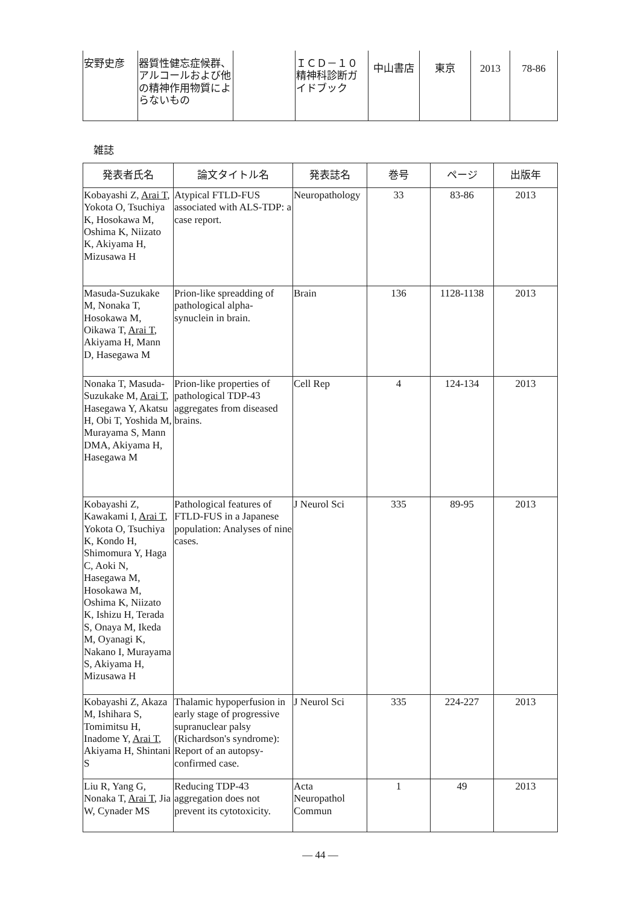| 安野史彦 | 器質性健忘症候群、アルコールおよび他の精神作用物質によらないもの | | ＩＣＤ－１０ 精神科診断ガイドブック | 中山書店 | 東京 | 2013 | 78-86 |
雑誌
| 発表者氏名 | 論文タイトル名 | 発表誌名 | 巻号 | ページ | 出版年 |
| --- | --- | --- | --- | --- | --- |
| Kobayashi Z, Arai T , Yokota O, Tsuchiya K, Hosokawa M, Oshima K, Niizato K, Akiyama H, Mizusawa H | Atypical FTLD-FUS associated with ALS-TDP: a case report. | Neuropathology | 33 | 83-86 | 2013 |
| Masuda-Suzukake M, Nonaka T, Hosokawa M, Oikawa T, Arai T , Akiyama H, Mann D, Hasegawa M | Prion-like spreadding of pathological alpha-synuclein in brain. | Brain | 136 | 1128-1138 | 2013 |
| Nonaka T, Masuda-Suzukake M, Arai T , Hasegawa Y, Akatsu H, Obi T, Yoshida M, Murayama S, Mann DMA, Akiyama H, Hasegawa M | Prion-like properties of pathological TDP-43 aggregates from diseased brains. | Cell Rep | 4 | 124-134 | 2013 |
| Kobayashi Z, Kawakami I, Arai T , Yokota O, Tsuchiya K, Kondo H, Shimomura Y, Haga C, Aoki N, Hasegawa M, Hosokawa M, Oshima K, Niizato K, Ishizu H, Terada S, Onaya M, Ikeda M, Oyanagi K, Nakano I, Murayama S, Akiyama H, Mizusawa H | Pathological features of FTLD-FUS in a Japanese population: Analyses of nine cases. | J Neurol Sci | 335 | 89-95 | 2013 |
| Kobayashi Z, Akaza M, Ishihara S, Tomimitsu H, Inadome Y, Arai T , Akiyama H, Shintani S | Thalamic hypoperfusion in early stage of progressive supranuclear palsy (Richardson's syndrome): Report of an autopsy-confirmed case. | J Neurol Sci | 335 | 224-227 | 2013 |
| Liu R, Yang G, Nonaka T, Arai T , Jia W, Cynader MS | Reducing TDP-43 aggregation does not prevent its cytotoxicity. | Acta Neuropathol Commun | 1 | 49 | 2013 |
— 44 —